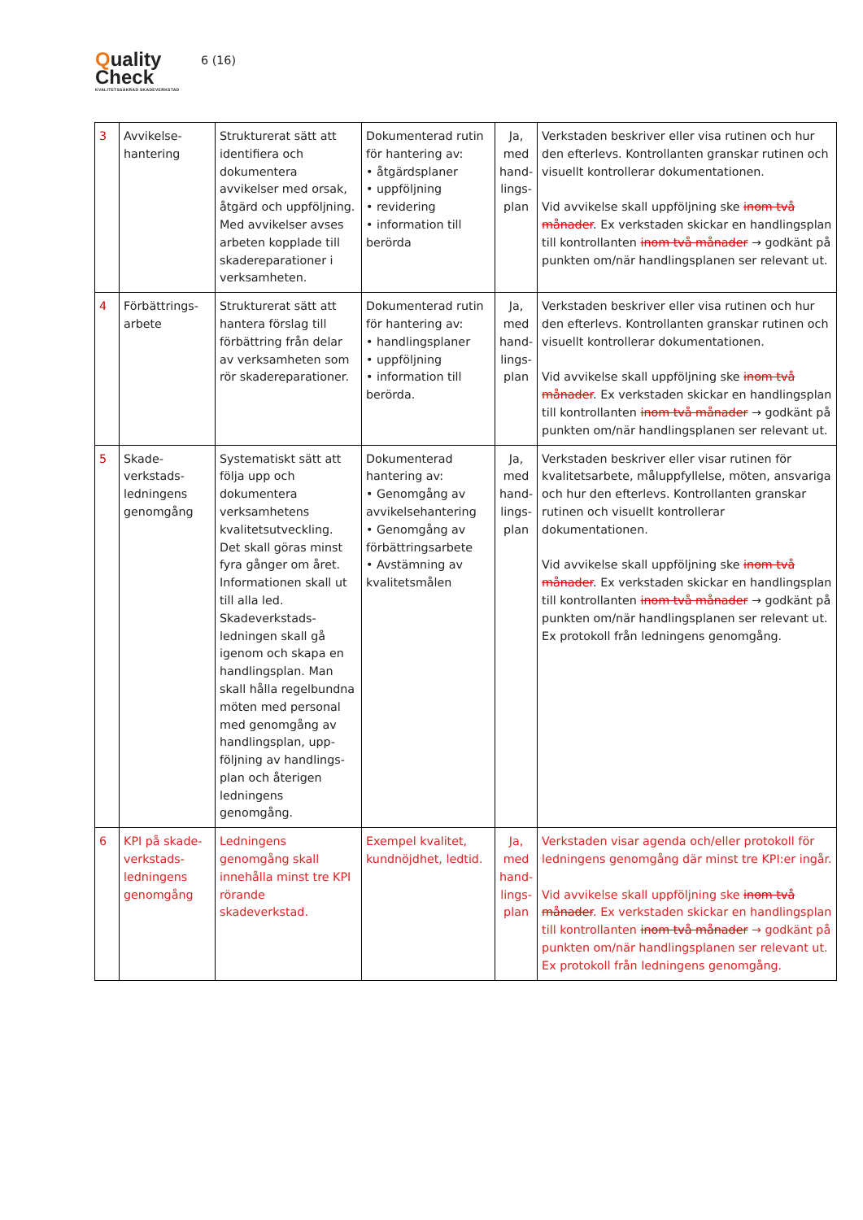Quality
Check
KVALITETSSÄKRAD SKADEVERKSTAD
6 (16)
| 3 | Avvikelse-hantering | Strukturerat sätt att identifiera och dokumentera avvikelser med orsak, åtgärd och uppföljning. Med avvikelser avses arbeten kopplade till skadereparationer i verksamheten. | Dokumenterad rutin för hantering av: • åtgärdsplaner • uppföljning • revidering • information till berörda | Ja, med hand-lings-plan | Verkstaden beskriver eller visa rutinen och hur den efterlevs. Kontrollanten granskar rutinen och visuellt kontrollerar dokumentationen. Vid avvikelse skall uppföljning ske inom två månader . Ex verkstaden skickar en handlingsplan till kontrollanten inom två månader → godkänt på punkten om/när handlingsplanen ser relevant ut. |
| 4 | Förbättrings-arbete | Strukturerat sätt att hantera förslag till förbättring från delar av verksamheten som rör skadereparationer. | Dokumenterad rutin för hantering av: • handlingsplaner • uppföljning • information till berörda. | Ja, med hand-lings-plan | Verkstaden beskriver eller visa rutinen och hur den efterlevs. Kontrollanten granskar rutinen och visuellt kontrollerar dokumentationen. Vid avvikelse skall uppföljning ske inom två månader . Ex verkstaden skickar en handlingsplan till kontrollanten inom två månader → godkänt på punkten om/när handlingsplanen ser relevant ut. |
| 5 | Skade-verkstads-ledningens genomgång | Systematiskt sätt att följa upp och dokumentera verksamhetens kvalitetsutveckling. Det skall göras minst fyra gånger om året. Informationen skall ut till alla led. Skadeverkstads-ledningen skall gå igenom och skapa en handlingsplan. Man skall hålla regelbundna möten med personal med genomgång av handlingsplan, upp-följning av handlings-plan och återigen ledningens genomgång. | Dokumenterad hantering av: • Genomgång av avvikelsehantering • Genomgång av förbättringsarbete • Avstämning av kvalitetsmålen | Ja, med hand-lings-plan | Verkstaden beskriver eller visar rutinen för kvalitetsarbete, måluppfyllelse, möten, ansvariga och hur den efterlevs. Kontrollanten granskar rutinen och visuellt kontrollerar dokumentationen. Vid avvikelse skall uppföljning ske inom två månader . Ex verkstaden skickar en handlingsplan till kontrollanten inom två månader → godkänt på punkten om/när handlingsplanen ser relevant ut. Ex protokoll från ledningens genomgång. |
| 6 | KPI på skade-verkstads-ledningens genomgång | Ledningens genomgång skall innehålla minst tre KPI rörande skadeverkstad. | Exempel kvalitet, kundnöjdhet, ledtid. | Ja, med hand-lings-plan | Verkstaden visar agenda och/eller protokoll för ledningens genomgång där minst tre KPI:er ingår. Vid avvikelse skall uppföljning ske inom två månader . Ex verkstaden skickar en handlingsplan till kontrollanten inom två månader → godkänt på punkten om/när handlingsplanen ser relevant ut. Ex protokoll från ledningens genomgång. |